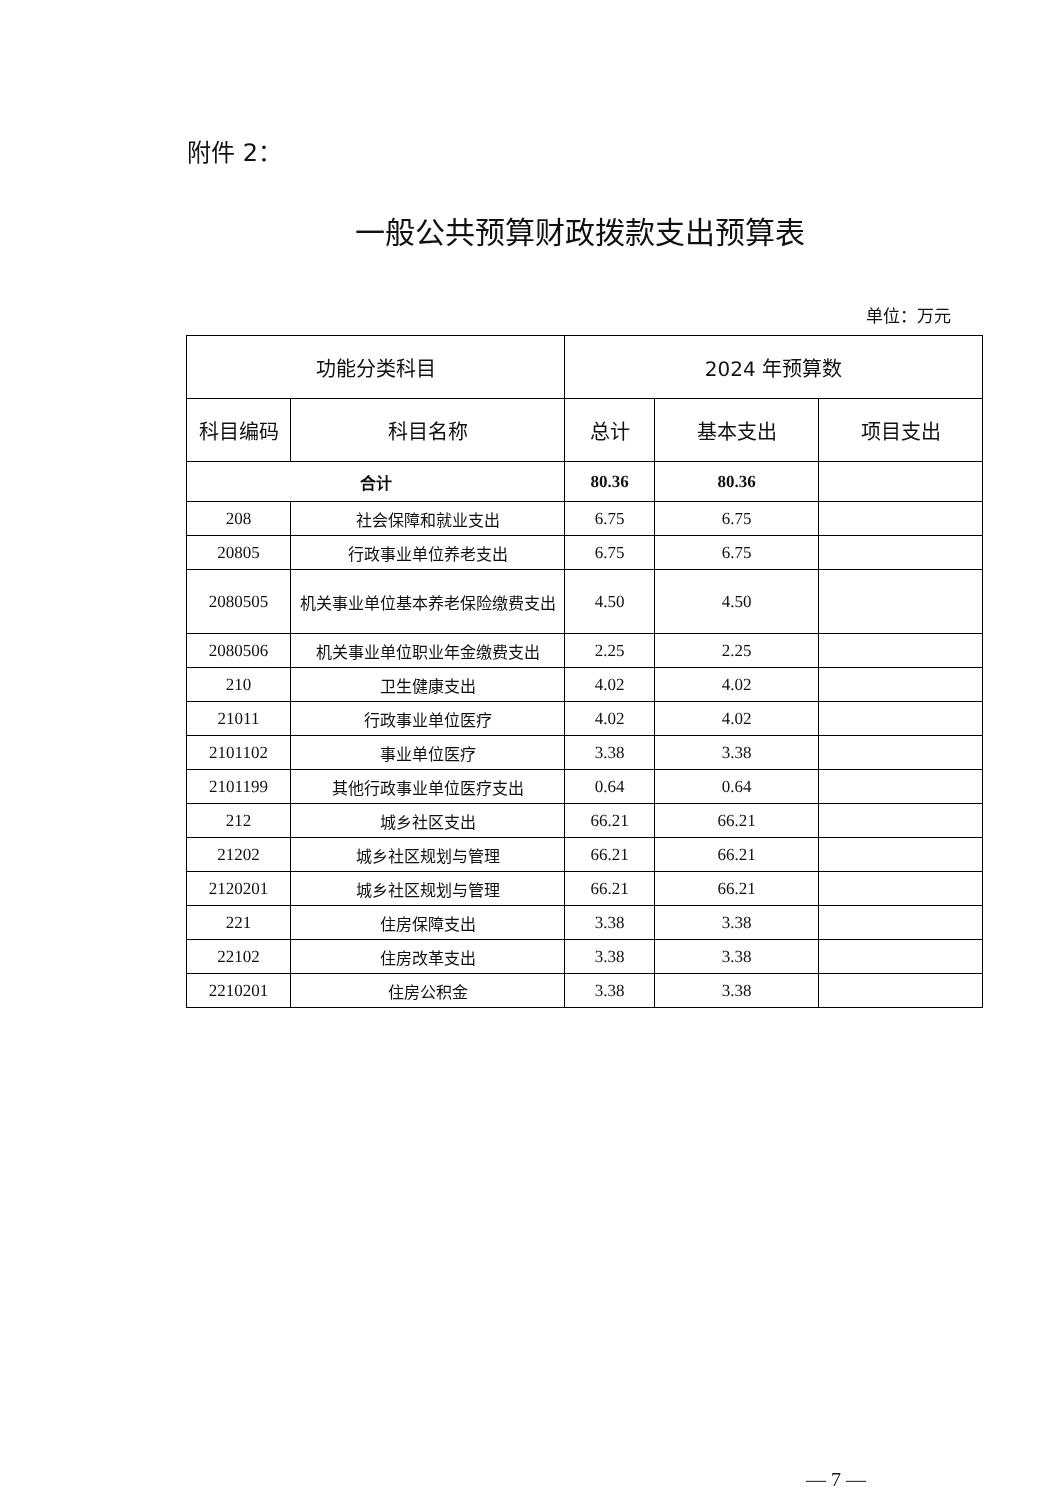附件 2：
一般公共预算财政拨款支出预算表
单位：万元
| 功能分类科目 | | 2024 年预算数 | | |
| --- | --- | --- | --- | --- |
| 科目编码 | 科目名称 | 总计 | 基本支出 | 项目支出 |
| 合计 | | 80.36 | 80.36 | |
| 208 | 社会保障和就业支出 | 6.75 | 6.75 | |
| 20805 | 行政事业单位养老支出 | 6.75 | 6.75 | |
| 2080505 | 机关事业单位基本养老保险缴费支出 | 4.50 | 4.50 | |
| 2080506 | 机关事业单位职业年金缴费支出 | 2.25 | 2.25 | |
| 210 | 卫生健康支出 | 4.02 | 4.02 | |
| 21011 | 行政事业单位医疗 | 4.02 | 4.02 | |
| 2101102 | 事业单位医疗 | 3.38 | 3.38 | |
| 2101199 | 其他行政事业单位医疗支出 | 0.64 | 0.64 | |
| 212 | 城乡社区支出 | 66.21 | 66.21 | |
| 21202 | 城乡社区规划与管理 | 66.21 | 66.21 | |
| 2120201 | 城乡社区规划与管理 | 66.21 | 66.21 | |
| 221 | 住房保障支出 | 3.38 | 3.38 | |
| 22102 | 住房改革支出 | 3.38 | 3.38 | |
| 2210201 | 住房公积金 | 3.38 | 3.38 | |
— 7 —